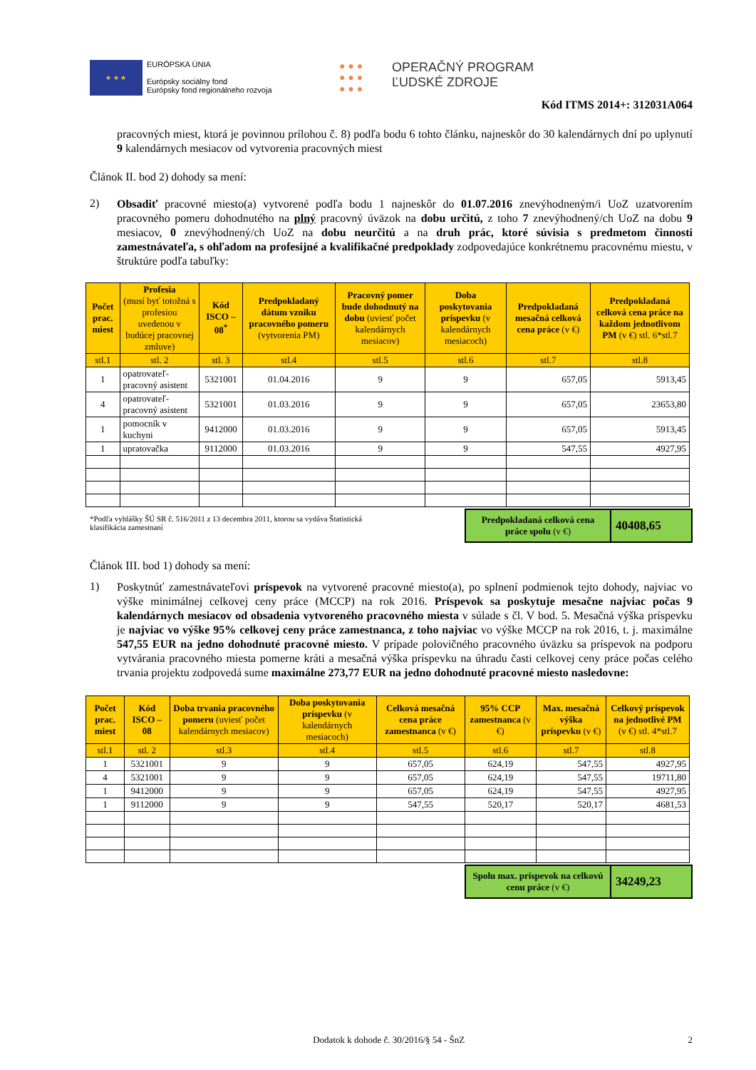★ ★ ★
EURÓPSKA ÚNIA
Európsky sociálny fond
Európsky fond regionálneho rozvoja
● ● ●
● ● ●
● ● ●
OPERAČNÝ PROGRAM
ĽUDSKÉ ZDROJE
Kód ITMS 2014+: 312031A064
pracovných miest, ktorá je povinnou prílohou č. 8) podľa bodu 6 tohto článku, najneskôr do 30 kalendárnych dní po uplynutí 9 kalendárnych mesiacov od vytvorenia pracovných miest
Článok II. bod 2) dohody sa mení:
2)
Obsadiť pracovné miesto(a) vytvorené podľa bodu 1 najneskôr do 01.07.2016 znevýhodneným/i UoZ uzatvorením pracovného pomeru dohodnutého na plný pracovný úväzok na dobu určitú, z toho 7 znevýhodnený/ch UoZ na dobu 9 mesiacov, 0 znevýhodnený/ch UoZ na dobu neurčitú a na druh prác, ktoré súvisia s predmetom činnosti zamestnávateľa, s ohľadom na profesijné a kvalifikačné predpoklady zodpovedajúce konkrétnemu pracovnému miestu, v štruktúre podľa tabuľky:
| Počet prac. miest | Profesia (musí byť totožná s profesiou uvedenou v budúcej pracovnej zmluve) | Kód ISCO – 08<sup>*</sup> | Predpokladaný dátum vzniku pracovného pomeru (vytvorenia PM) | Pracovný pomer bude dohodnutý na dobu (uviesť počet kalendárnych mesiacov) | Doba poskytovania príspevku (v kalendárnych mesiacoch) | Predpokladaná mesačná celková cena práce (v €) | Predpokladaná celková cena práce na každom jednotlivom PM (v €) stl. 6*stl.7 |
| --- | --- | --- | --- | --- | --- | --- | --- |
| stl.1 | stl. 2 | stl. 3 | stl.4 | stl.5 | stl.6 | stl.7 | stl.8 |
| 1 | opatrovateľ-pracovný asistent | 5321001 | 01.04.2016 | 9 | 9 | 657,05 | 5913,45 |
| 4 | opatrovateľ-pracovný asistent | 5321001 | 01.03.2016 | 9 | 9 | 657,05 | 23653,80 |
| 1 | pomocník v kuchyni | 9412000 | 01.03.2016 | 9 | 9 | 657,05 | 5913,45 |
| 1 | upratovačka | 9112000 | 01.03.2016 | 9 | 9 | 547,55 | 4927,95 |
*Podľa vyhlášky ŠÚ SR č. 516/2011 z 13 decembra 2011, ktorou sa vydáva Štatistická
klasifikácia zamestnaní
Predpokladaná celková cena práce spolu (v €)
40408,65
Článok III. bod 1) dohody sa mení:
1)
Poskytnúť zamestnávateľovi príspevok na vytvorené pracovné miesto(a), po splnení podmienok tejto dohody, najviac vo výške minimálnej celkovej ceny práce (MCCP) na rok 2016. Príspevok sa poskytuje mesačne najviac počas 9 kalendárnych mesiacov od obsadenia vytvoreného pracovného miesta v súlade s čl. V bod. 5. Mesačná výška príspevku je najviac vo výške 95% celkovej ceny práce zamestnanca, z toho najviac vo výške MCCP na rok 2016, t. j. maximálne 547,55 EUR na jedno dohodnuté pracovné miesto. V prípade polovičného pracovného úväzku sa príspevok na podporu vytvárania pracovného miesta pomerne kráti a mesačná výška príspevku na úhradu časti celkovej ceny práce počas celého trvania projektu zodpovedá sume maximálne 273,77 EUR na jedno dohodnuté pracovné miesto nasledovne:
| Počet prac. miest | Kód ISCO – 08 | Doba trvania pracovného pomeru (uviesť počet kalendárnych mesiacov) | Doba poskytovania príspevku (v kalendárnych mesiacoch) | Celková mesačná cena práce zamestnanca (v €) | 95% CCP zamestnanca (v €) | Max. mesačná výška príspevku (v €) | Celkový príspevok na jednotlivé PM (v €) stl. 4*stl.7 |
| --- | --- | --- | --- | --- | --- | --- | --- |
| stl.1 | stl. 2 | stl.3 | stl.4 | stl.5 | stl.6 | stl.7 | stl.8 |
| 1 | 5321001 | 9 | 9 | 657,05 | 624,19 | 547,55 | 4927,95 |
| 4 | 5321001 | 9 | 9 | 657,05 | 624,19 | 547,55 | 19711,80 |
| 1 | 9412000 | 9 | 9 | 657,05 | 624,19 | 547,55 | 4927,95 |
| 1 | 9112000 | 9 | 9 | 547,55 | 520,17 | 520,17 | 4681,53 |
Spolu max. príspevok na celkovú cenu práce (v €)
34249,23
Dodatok k dohode č. 30/2016/§ 54 - ŠnZ 2